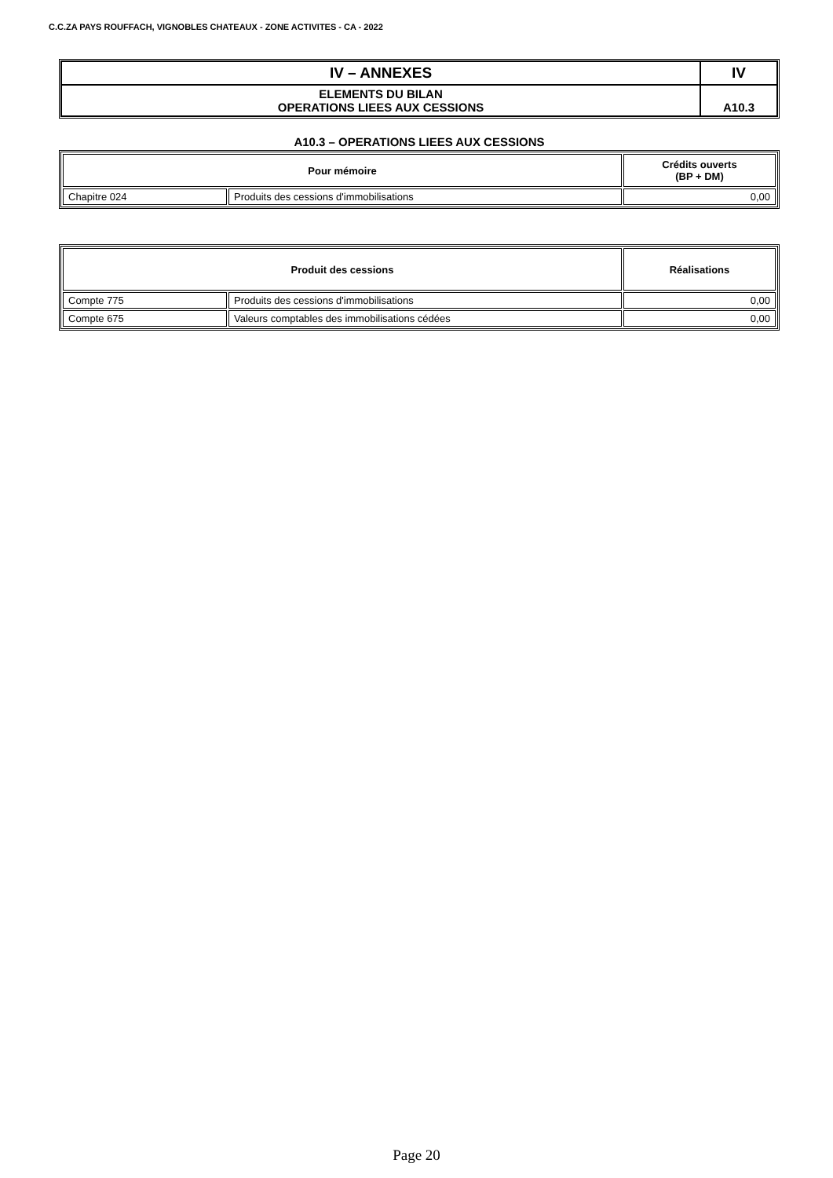C.C.ZA PAYS ROUFFACH, VIGNOBLES CHATEAUX - ZONE ACTIVITES - CA - 2022
| IV – ANNEXES | IV |
| ELEMENTS DU BILAN OPERATIONS LIEES AUX CESSIONS | A10.3 |
A10.3 – OPERATIONS LIEES AUX CESSIONS
| Pour mémoire | | Crédits ouverts (BP + DM) |
| --- | --- | --- |
| Chapitre 024 | Produits des cessions d'immobilisations | 0,00 |
| Produit des cessions | | Réalisations |
| --- | --- | --- |
| Compte 775 | Produits des cessions d'immobilisations | 0,00 |
| Compte 675 | Valeurs comptables des immobilisations cédées | 0,00 |
Page 20